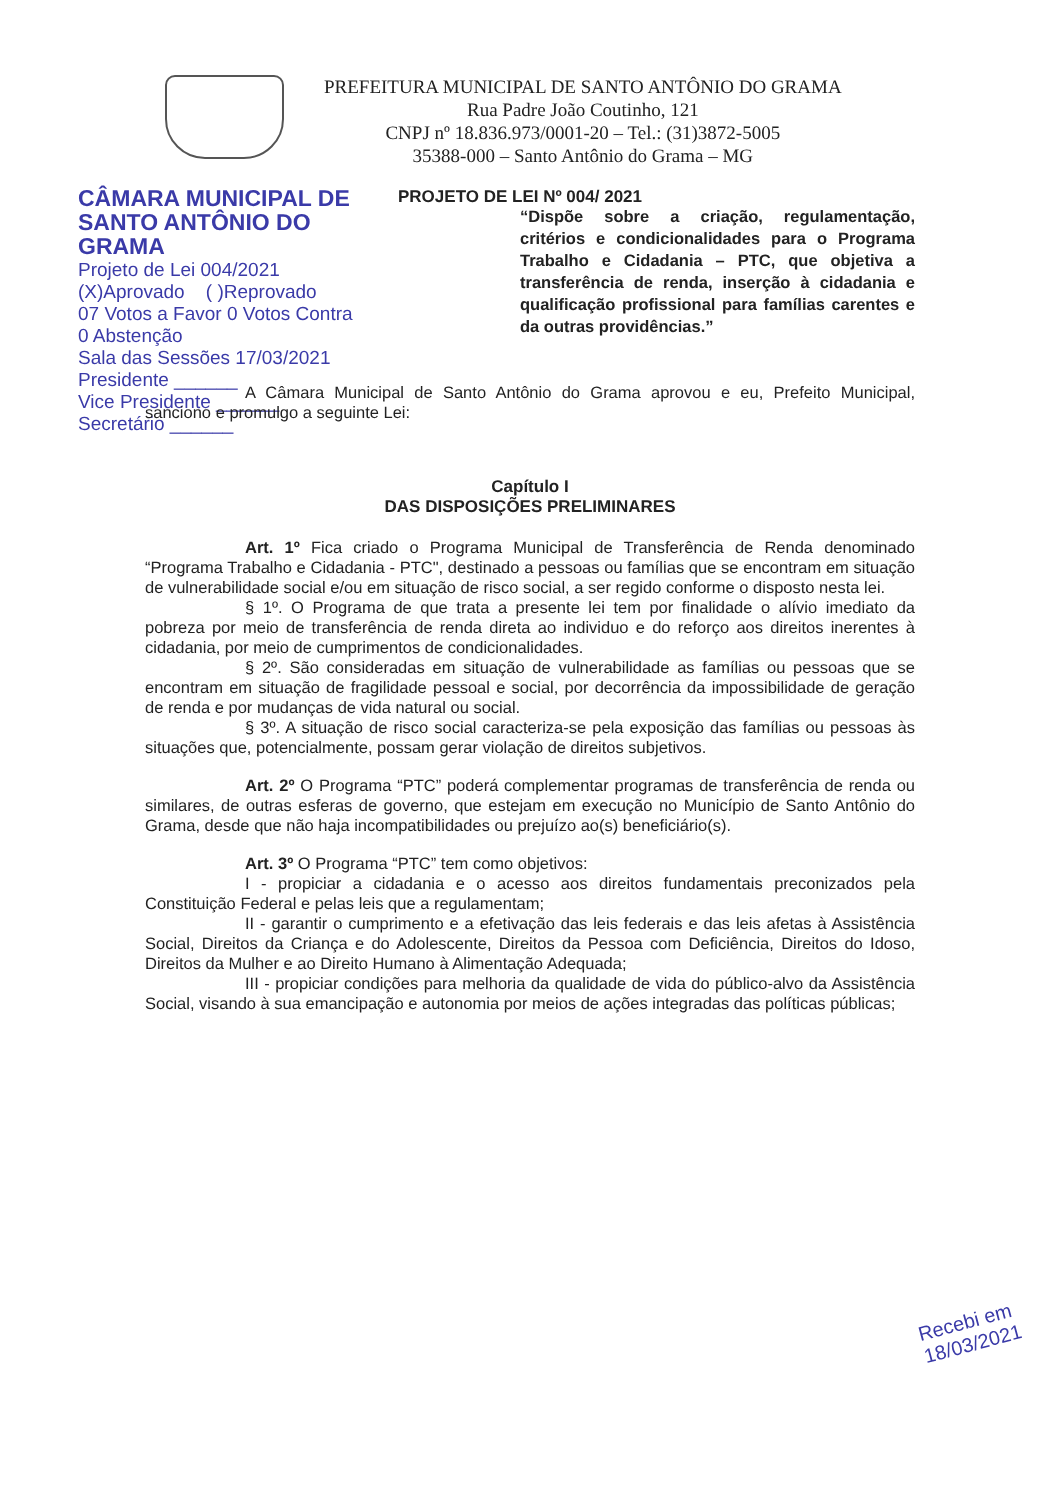PREFEITURA MUNICIPAL DE SANTO ANTÔNIO DO GRAMA
Rua Padre João Coutinho, 121
CNPJ nº 18.836.973/0001-20 – Tel.: (31)3872-5005
35388-000 – Santo Antônio do Grama – MG
CÂMARA MUNICIPAL DE SANTO ANTÔNIO DO GRAMA
Projeto de Lei 004/2021
(X)Aprovado ( )Reprovado
07 Votos a Favor 0 Votos Contra
0 Abstenção
Sala das Sessões 17/03/2021
Presidente ______
Vice Presidente ______
Secretário ______
PROJETO DE LEI Nº 004/ 2021
“Dispõe sobre a criação, regulamentação, critérios e condicionalidades para o Programa Trabalho e Cidadania – PTC, que objetiva a transferência de renda, inserção à cidadania e qualificação profissional para famílias carentes e da outras providências.”
A Câmara Municipal de Santo Antônio do Grama aprovou e eu, Prefeito Municipal, sanciono e promulgo a seguinte Lei:
Capítulo I
DAS DISPOSIÇÕES PRELIMINARES
Art. 1º Fica criado o Programa Municipal de Transferência de Renda denominado “Programa Trabalho e Cidadania - PTC", destinado a pessoas ou famílias que se encontram em situação de vulnerabilidade social e/ou em situação de risco social, a ser regido conforme o disposto nesta lei.
§ 1º. O Programa de que trata a presente lei tem por finalidade o alívio imediato da pobreza por meio de transferência de renda direta ao individuo e do reforço aos direitos inerentes à cidadania, por meio de cumprimentos de condicionalidades.
§ 2º. São consideradas em situação de vulnerabilidade as famílias ou pessoas que se encontram em situação de fragilidade pessoal e social, por decorrência da impossibilidade de geração de renda e por mudanças de vida natural ou social.
§ 3º. A situação de risco social caracteriza-se pela exposição das famílias ou pessoas às situações que, potencialmente, possam gerar violação de direitos subjetivos.
Art. 2º O Programa “PTC” poderá complementar programas de transferência de renda ou similares, de outras esferas de governo, que estejam em execução no Município de Santo Antônio do Grama, desde que não haja incompatibilidades ou prejuízo ao(s) beneficiário(s).
Art. 3º O Programa “PTC” tem como objetivos:
I - propiciar a cidadania e o acesso aos direitos fundamentais preconizados pela Constituição Federal e pelas leis que a regulamentam;
II - garantir o cumprimento e a efetivação das leis federais e das leis afetas à Assistência Social, Direitos da Criança e do Adolescente, Direitos da Pessoa com Deficiência, Direitos do Idoso, Direitos da Mulher e ao Direito Humano à Alimentação Adequada;
III - propiciar condições para melhoria da qualidade de vida do público-alvo da Assistência Social, visando à sua emancipação e autonomia por meios de ações integradas das políticas públicas;
Recebi em
18/03/2021